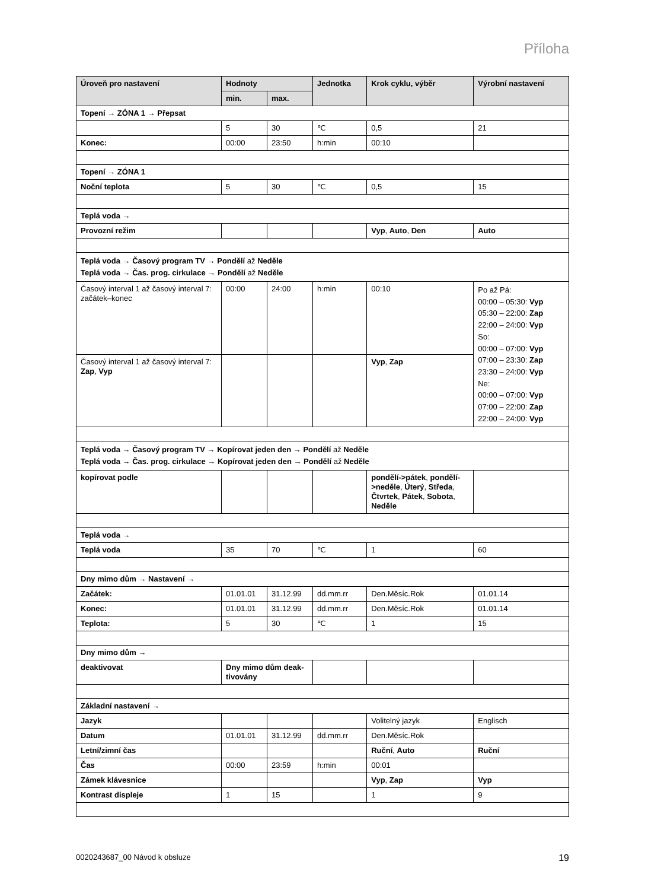Příloha
| Úroveň pro nastavení | Hodnoty | | Jednotka | Krok cyklu, výběr | Výrobní nastavení |
| --- | --- | --- | --- | --- | --- |
| | min. | max. | | | |
| Topení → ZÓNA 1 → Přepsat | | | | | |
| | 5 | 30 | ℃ | 0,5 | 21 |
| Konec: | 00:00 | 23:50 | h:min | 00:10 | |
| Topení → ZÓNA 1 | | | | | |
| Noční teplota | 5 | 30 | ℃ | 0,5 | 15 |
| Teplá voda → | | | | | |
| Provozní režim | | | | Vyp , Auto , Den | Auto |
| Teplá voda → Časový program TV → Pondělí až Neděle Teplá voda → Čas. prog. cirkulace → Pondělí až Neděle | | | | | |
| Časový interval 1 až časový interval 7: začátek–konec | 00:00 | 24:00 | h:min | 00:10 | Po až Pá: 00:00 – 05:30: Vyp 05:30 – 22:00: Zap 22:00 – 24:00: Vyp So: 00:00 – 07:00: Vyp 07:00 – 23:30: Zap 23:30 – 24:00: Vyp Ne: 00:00 – 07:00: Vyp 07:00 – 22:00: Zap 22:00 – 24:00: Vyp |
| Časový interval 1 až časový interval 7: Zap , Vyp | | | | Vyp , Zap | |
| Teplá voda → Časový program TV → Kopírovat jeden den → Pondělí až Neděle Teplá voda → Čas. prog. cirkulace → Kopírovat jeden den → Pondělí až Neděle | | | | | |
| kopírovat podle | | | | pondělí->pátek , pondělí->neděle , Úterý , Středa , Čtvrtek , Pátek , Sobota , Neděle | |
| Teplá voda → | | | | | |
| Teplá voda | 35 | 70 | ℃ | 1 | 60 |
| Dny mimo dům → Nastavení → | | | | | |
| Začátek: | 01.01.01 | 31.12.99 | dd.mm.rr | Den.Měsíc.Rok | 01.01.14 |
| Konec: | 01.01.01 | 31.12.99 | dd.mm.rr | Den.Měsíc.Rok | 01.01.14 |
| Teplota: | 5 | 30 | ℃ | 1 | 15 |
| Dny mimo dům → | | | | | |
| deaktivovat | Dny mimo dům deak-tivovány | | | | |
| Základní nastavení → | | | | | |
| Jazyk | | | | Volitelný jazyk | Englisch |
| Datum | 01.01.01 | 31.12.99 | dd.mm.rr | Den.Měsíc.Rok | |
| Letní/zimní čas | | | | Ruční , Auto | Ruční |
| Čas | 00:00 | 23:59 | h:min | 00:01 | |
| Zámek klávesnice | | | | Vyp , Zap | Vyp |
| Kontrast displeje | 1 | 15 | | 1 | 9 |
0020243687_00 Návod k obsluze 19